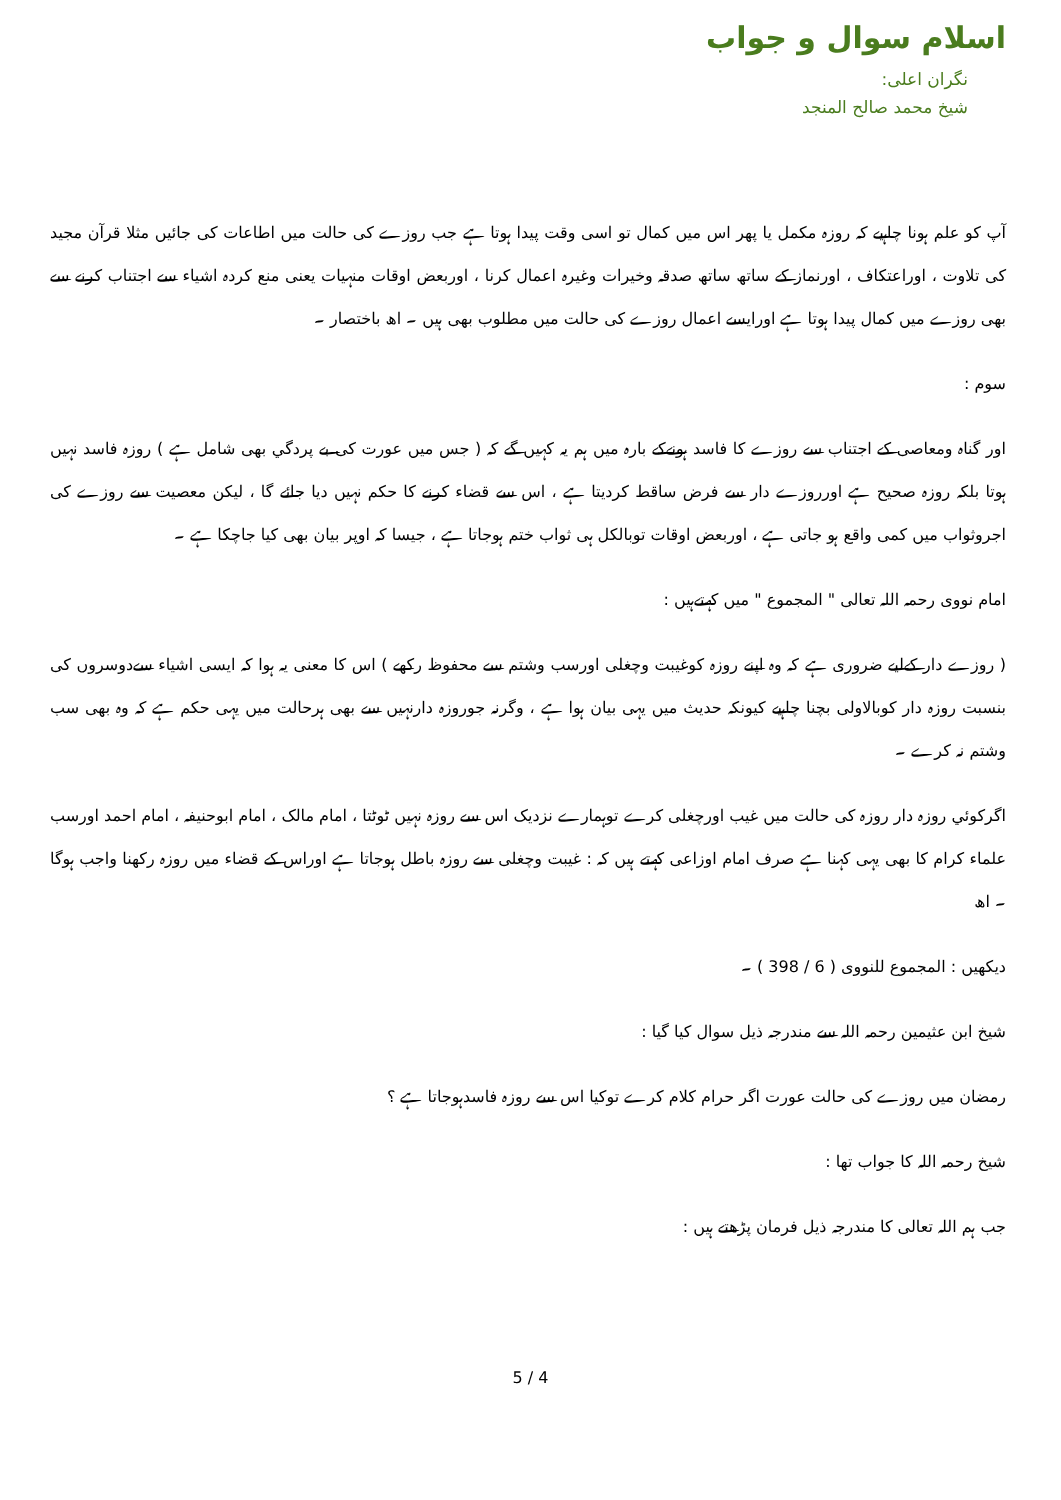اسلام سوال و جواب
نگران اعلی:
شیخ محمد صالح المنجد
آپ کو علم ہونا چاہیے کہ روزہ مکمل یا پھر اس میں کمال تو اسی وقت پیدا ہوتا ہے جب روزے کی حالت میں اطاعات کی جائیں مثلا قرآن مجید کی تلاوت ، اوراعتکاف ، اورنماز کے ساتھ ساتھ صدقہ وخیرات وغیرہ اعمال کرنا ، اوربعض اوقات منہیات یعنی منع کردہ اشیاء سے اجتناب کرنے سے بھی روزے میں کمال پیدا ہوتا ہے اورایسے اعمال روزے کی حالت میں مطلوب بھی ہیں ۔ اھ باختصار ۔
سوم :
اور گناہ ومعاصی کے اجتناب سے روزے کا فاسد ہونےکے بارہ میں ہم یہ کہیں گے کہ ( جس میں عورت کی بے پردگي بھی شامل ہے ) روزہ فاسد نہیں ہوتا بلکہ روزہ صحیح ہے اورروزے دار سے فرض ساقط کردیتا ہے ، اس سے قضاء کرنے کا حکم نہیں دیا جائے گا ، لیکن معصیت سے روزے کی اجروثواب میں کمی واقع ہو جاتی ہے ، اوربعض اوقات توبالکل ہی ثواب ختم ہوجاتا ہے ، جیسا کہ اوپر بیان بھی کیا جاچکا ہے ۔
امام نووی رحمہ اللہ تعالی " المجموع " میں کہتےہیں :
( روزے دار کےلیے ضروری ہے کہ وہ اپنے روزہ کوغیبت وچغلی اورسب وشتم سے محفوظ رکھے ) اس کا معنی یہ ہوا کہ ایسی اشیاء سےدوسروں کی بنسبت روزہ دار کوبالاولی بچنا چاہیے کیونکہ حدیث میں یہی بیان ہوا ہے ، وگرنہ جوروزہ دارنہیں سے بھی ہرحالت میں یہی حکم ہے کہ وہ بھی سب وشتم نہ کرے ۔
اگرکوئي روزہ دار روزہ کی حالت میں غیب اورچغلی کرے توہمارے نزدیک اس سے روزہ نہیں ٹوٹتا ، امام مالک ، امام ابوحنیفہ ، امام احمد اورسب علماء کرام کا بھی یہی کہنا ہے صرف امام اوزاعی کہتے ہیں کہ : غیبت وچغلی سے روزہ باطل ہوجاتا ہے اوراس کے قضاء میں روزہ رکھنا واجب ہوگا ۔ اھ
دیکھیں : المجموع للنووی ( 6 / 398 ) ۔
شیخ ابن عثیمین رحمہ اللہ سے مندرجہ ذیل سوال کیا گیا :
رمضان میں روزے کی حالت عورت اگر حرام کلام کرے توکیا اس سے روزہ فاسدہوجاتا ہے ؟
شیخ رحمہ اللہ کا جواب تھا :
جب ہم اللہ تعالی کا مندرجہ ذیل فرمان پڑھتے ہیں :
5 / 4